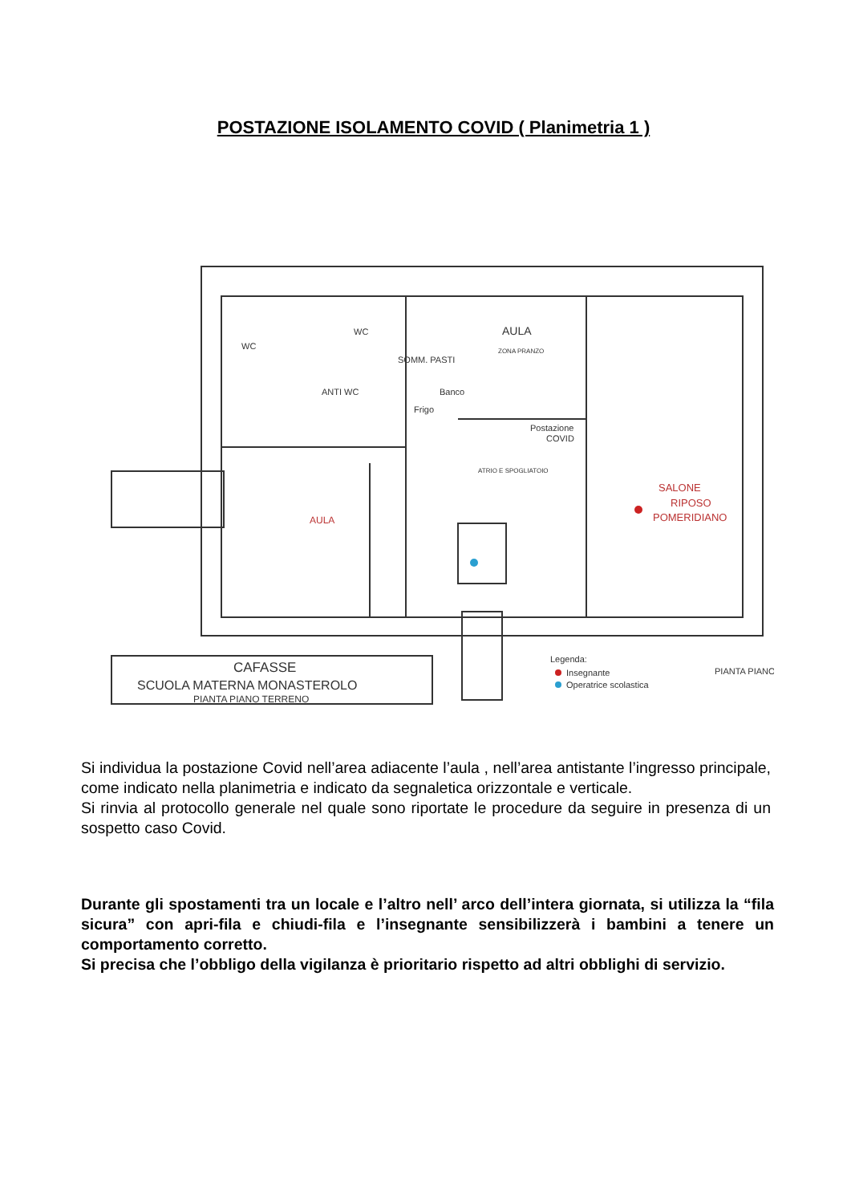POSTAZIONE ISOLAMENTO COVID ( Planimetria 1 )
WC
WC
ANTI WC
SOMM. PASTI
Frigo
Banco
AULA
ZONA PRANZO
Postazione
COVID
ATRIO E SPOGLIATOIO
AULA
SALONE
RIPOSO
POMERIDIANO
CAFASSE
SCUOLA MATERNA MONASTEROLO
PIANTA PIANO TERRENO
Legenda:
Insegnante
Operatrice scolastica
PIANTA PIANO
Si individua la postazione Covid nell’area adiacente l’aula , nell’area antistante l’ingresso principale, come indicato nella planimetria e indicato da segnaletica orizzontale e verticale.
Si rinvia al protocollo generale nel quale sono riportate le procedure da seguire in presenza di un sospetto caso Covid.
Durante gli spostamenti tra un locale e l’altro nell’ arco dell’intera giornata, si utilizza la “fila sicura” con apri-fila e chiudi-fila e l’insegnante sensibilizzerà i bambini a tenere un comportamento corretto.
Si precisa che l’obbligo della vigilanza è prioritario rispetto ad altri obblighi di servizio.